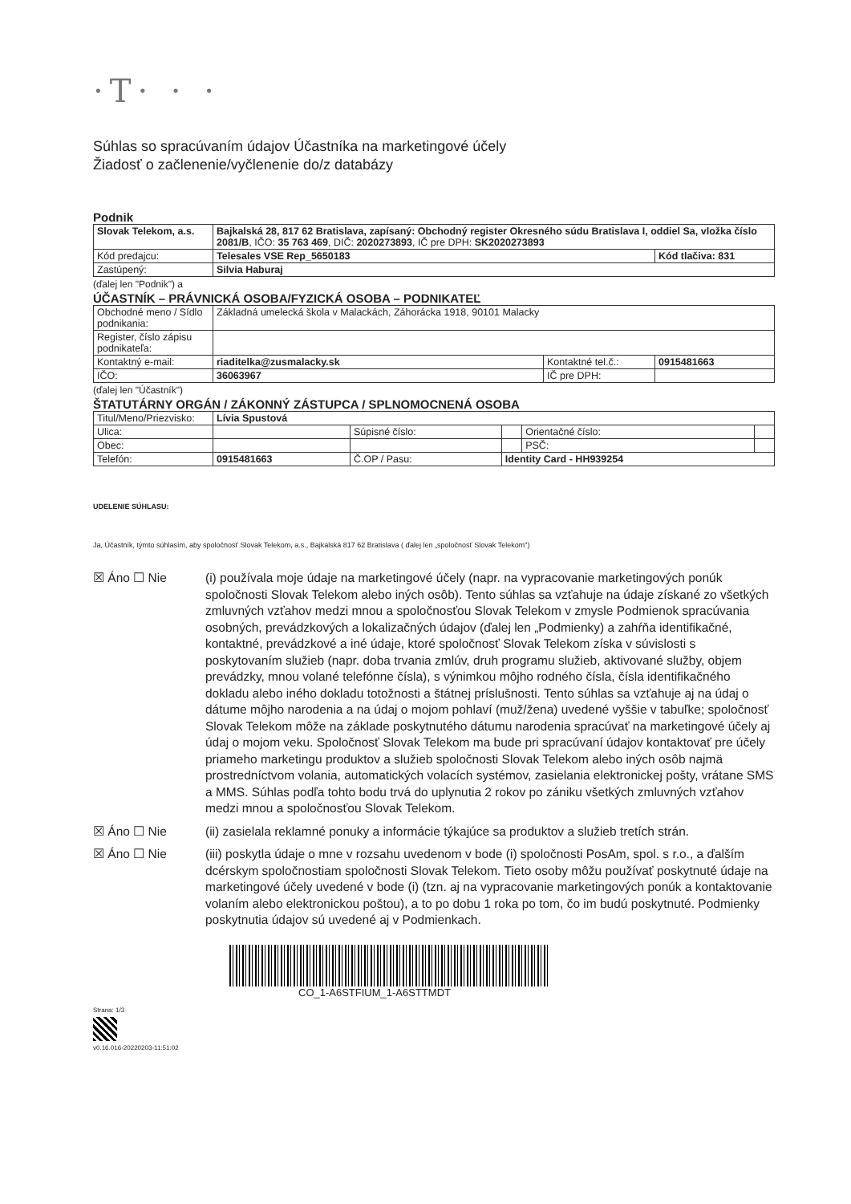·T· · ·
Súhlas so spracúvaním údajov Účastníka na marketingové účely
Žiadosť o začlenenie/vyčlenenie do/z databázy
Podnik
| Slovak Telekom, a.s. | Bajkalská 28, 817 62 Bratislava, zapísaný: Obchodný register Okresného súdu Bratislava I, oddiel Sa, vložka číslo 2081/B , IČO: 35 763 469 , DIČ: 2020273893 , IČ pre DPH: SK2020273893 | |
| Kód predajcu: | Telesales VSE Rep_5650183 | Kód tlačiva: 831 |
| Zastúpený: | Silvia Haburaj | |
(ďalej len "Podnik") a
ÚČASTNÍK – PRÁVNICKÁ OSOBA/FYZICKÁ OSOBA – PODNIKATEĽ
| Obchodné meno / Sídlo podnikania: | Základná umelecká škola v Malackách, Záhorácka 1918, 90101 Malacky | | |
| Register, číslo zápisu podnikateľa: | | | |
| Kontaktný e-mail: | riaditelka@zusmalacky.sk | Kontaktné tel.č.: | 0915481663 |
| IČO: | 36063967 | IČ pre DPH: | |
(ďalej len "Účastník")
ŠTATUTÁRNY ORGÁN / ZÁKONNÝ ZÁSTUPCA / SPLNOMOCNENÁ OSOBA
| Titul/Meno/Priezvisko: | Lívia Spustová | | | | |
| Ulica: | | Súpisné číslo: | | Orientačné číslo: | |
| Obec: | | | | PSČ: | |
| Telefón: | 0915481663 | Č.OP / Pasu: | Identity Card - HH939254 | | |
UDELENIE SÚHLASU:
Ja, Účastník, týmto súhlasím, aby spoločnosť Slovak Telekom, a.s., Bajkalská 817 62 Bratislava ( ďalej len „spoločnosť Slovak Telekom")
☒ Áno ☐ Nie (i) používala moje údaje na marketingové účely (napr. na vypracovanie marketingových ponúk spoločnosti Slovak Telekom alebo iných osôb). Tento súhlas sa vzťahuje na údaje získané zo všetkých zmluvných vzťahov medzi mnou a spoločnosťou Slovak Telekom v zmysle Podmienok spracúvania osobných, prevádzkových a lokalizačných údajov (ďalej len „Podmienky) a zahŕňa identifikačné, kontaktné, prevádzkové a iné údaje, ktoré spoločnosť Slovak Telekom získa v súvislosti s poskytovaním služieb (napr. doba trvania zmlúv, druh programu služieb, aktivované služby, objem prevádzky, mnou volané telefónne čísla), s výnimkou môjho rodného čísla, čísla identifikačného dokladu alebo iného dokladu totožnosti a štátnej príslušnosti. Tento súhlas sa vzťahuje aj na údaj o dátume môjho narodenia a na údaj o mojom pohlaví (muž/žena) uvedené vyššie v tabuľke; spoločnosť Slovak Telekom môže na základe poskytnutého dátumu narodenia spracúvať na marketingové účely aj údaj o mojom veku. Spoločnosť Slovak Telekom ma bude pri spracúvaní údajov kontaktovať pre účely priameho marketingu produktov a služieb spoločnosti Slovak Telekom alebo iných osôb najmä prostredníctvom volania, automatických volacích systémov, zasielania elektronickej pošty, vrátane SMS a MMS. Súhlas podľa tohto bodu trvá do uplynutia 2 rokov po zániku všetkých zmluvných vzťahov medzi mnou a spoločnosťou Slovak Telekom.
☒ Áno ☐ Nie (ii) zasielala reklamné ponuky a informácie týkajúce sa produktov a služieb tretích strán.
☒ Áno ☐ Nie (iii) poskytla údaje o mne v rozsahu uvedenom v bode (i) spoločnosti PosAm, spol. s r.o., a ďalším dcérskym spoločnostiam spoločnosti Slovak Telekom. Tieto osoby môžu používať poskytnuté údaje na marketingové účely uvedené v bode (i) (tzn. aj na vypracovanie marketingových ponúk a kontaktovanie volaním alebo elektronickou poštou), a to po dobu 1 roka po tom, čo im budú poskytnuté. Podmienky poskytnutia údajov sú uvedené aj v Podmienkach.
CO_1-A6STFIUM_1-A6STTMDT
Strana: 1/3
v0.16.016-20220203-11:51:02